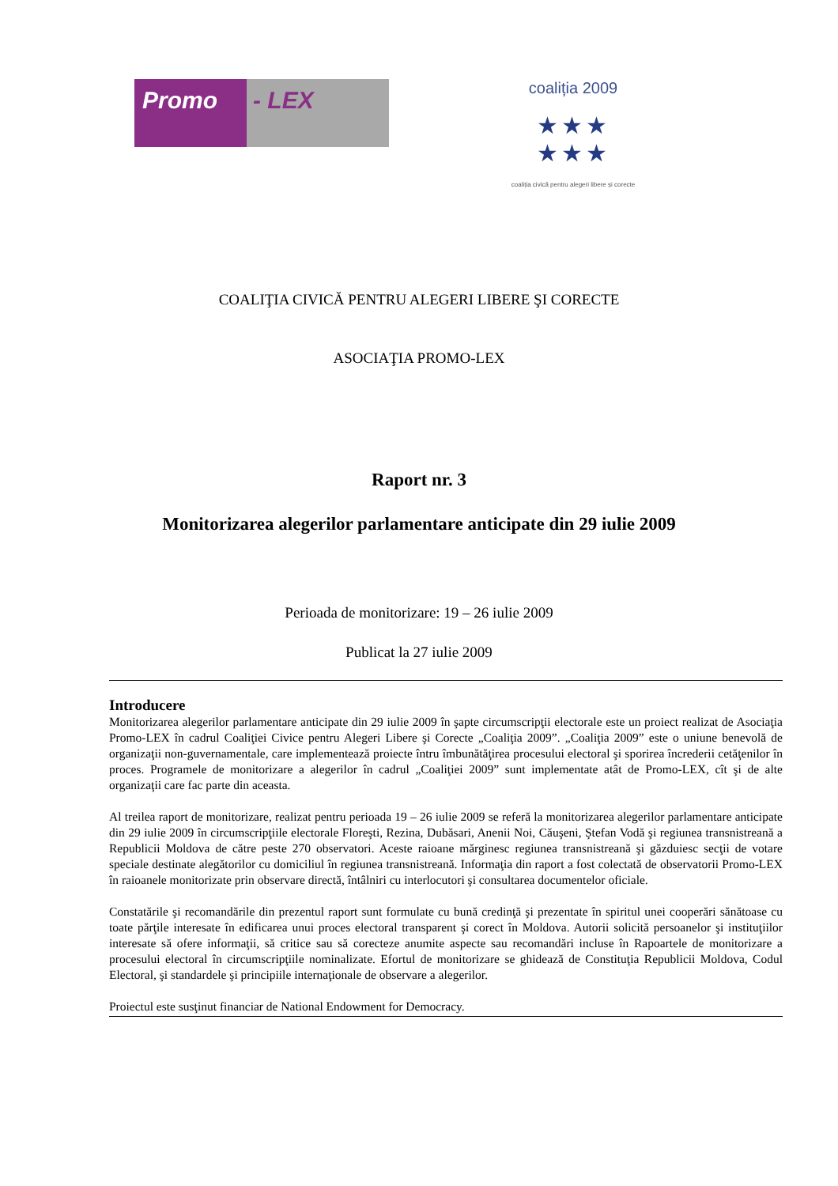Promo - LEX
coaliția 2009
★★★
★★★
coaliția civică pentru alegeri libere și corecte
COALIŢIA CIVICĂ PENTRU ALEGERI LIBERE ŞI CORECTE
ASOCIAŢIA PROMO-LEX
Raport nr. 3
Monitorizarea alegerilor parlamentare anticipate din 29 iulie 2009
Perioada de monitorizare: 19 – 26 iulie 2009
Publicat la 27 iulie 2009
Introducere
Monitorizarea alegerilor parlamentare anticipate din 29 iulie 2009 în şapte circumscripţii electorale este un proiect realizat de Asociaţia Promo-LEX în cadrul Coaliţiei Civice pentru Alegeri Libere şi Corecte „Coaliţia 2009”. „Coaliţia 2009” este o uniune benevolă de organizaţii non-guvernamentale, care implementează proiecte întru îmbunătăţirea procesului electoral şi sporirea încrederii cetăţenilor în proces. Programele de monitorizare a alegerilor în cadrul „Coaliţiei 2009” sunt implementate atât de Promo-LEX, cît şi de alte organizaţii care fac parte din aceasta.
Al treilea raport de monitorizare, realizat pentru perioada 19 – 26 iulie 2009 se referă la monitorizarea alegerilor parlamentare anticipate din 29 iulie 2009 în circumscripţiile electorale Floreşti, Rezina, Dubăsari, Anenii Noi, Căuşeni, Ştefan Vodă şi regiunea transnistreană a Republicii Moldova de către peste 270 observatori. Aceste raioane mărginesc regiunea transnistreană şi găzduiesc secţii de votare speciale destinate alegătorilor cu domiciliul în regiunea transnistreană. Informaţia din raport a fost colectată de observatorii Promo-LEX în raioanele monitorizate prin observare directă, întâlniri cu interlocutori şi consultarea documentelor oficiale.
Constatările şi recomandările din prezentul raport sunt formulate cu bună credinţă şi prezentate în spiritul unei cooperări sănătoase cu toate părţile interesate în edificarea unui proces electoral transparent şi corect în Moldova. Autorii solicită persoanelor şi instituţiilor interesate să ofere informaţii, să critice sau să corecteze anumite aspecte sau recomandări incluse în Rapoartele de monitorizare a procesului electoral în circumscripţiile nominalizate. Efortul de monitorizare se ghidează de Constituţia Republicii Moldova, Codul Electoral, şi standardele şi principiile internaţionale de observare a alegerilor.
Proiectul este susţinut financiar de National Endowment for Democracy.